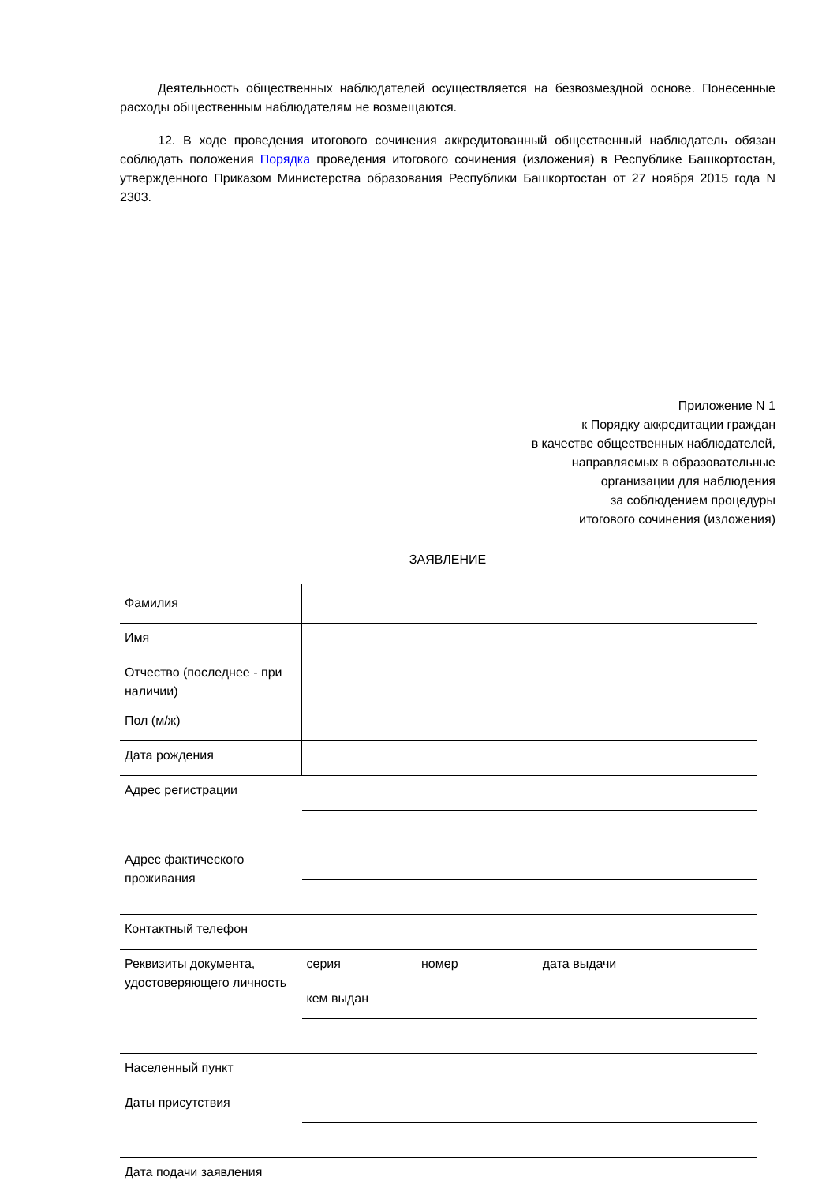Деятельность общественных наблюдателей осуществляется на безвозмездной основе. Понесенные расходы общественным наблюдателям не возмещаются.
12. В ходе проведения итогового сочинения аккредитованный общественный наблюдатель обязан соблюдать положения Порядка проведения итогового сочинения (изложения) в Республике Башкортостан, утвержденного Приказом Министерства образования Республики Башкортостан от 27 ноября 2015 года N 2303.
Приложение N 1
к Порядку аккредитации граждан
в качестве общественных наблюдателей,
направляемых в образовательные
организации для наблюдения
за соблюдением процедуры
итогового сочинения (изложения)
ЗАЯВЛЕНИЕ
| Фамилия | | | |
| Имя | | | |
| Отчество (последнее - при наличии) | | | |
| Пол (м/ж) | | | |
| Дата рождения | | | |
| Адрес регистрации | | | |
| Адрес фактического проживания | | | |
| Контактный телефон | | | |
| Реквизиты документа, удостоверяющего личность | серия | номер | дата выдачи |
| | кем выдан | | |
| Населенный пункт | | | |
| Даты присутствия | | | |
| Дата подачи заявления | | | |